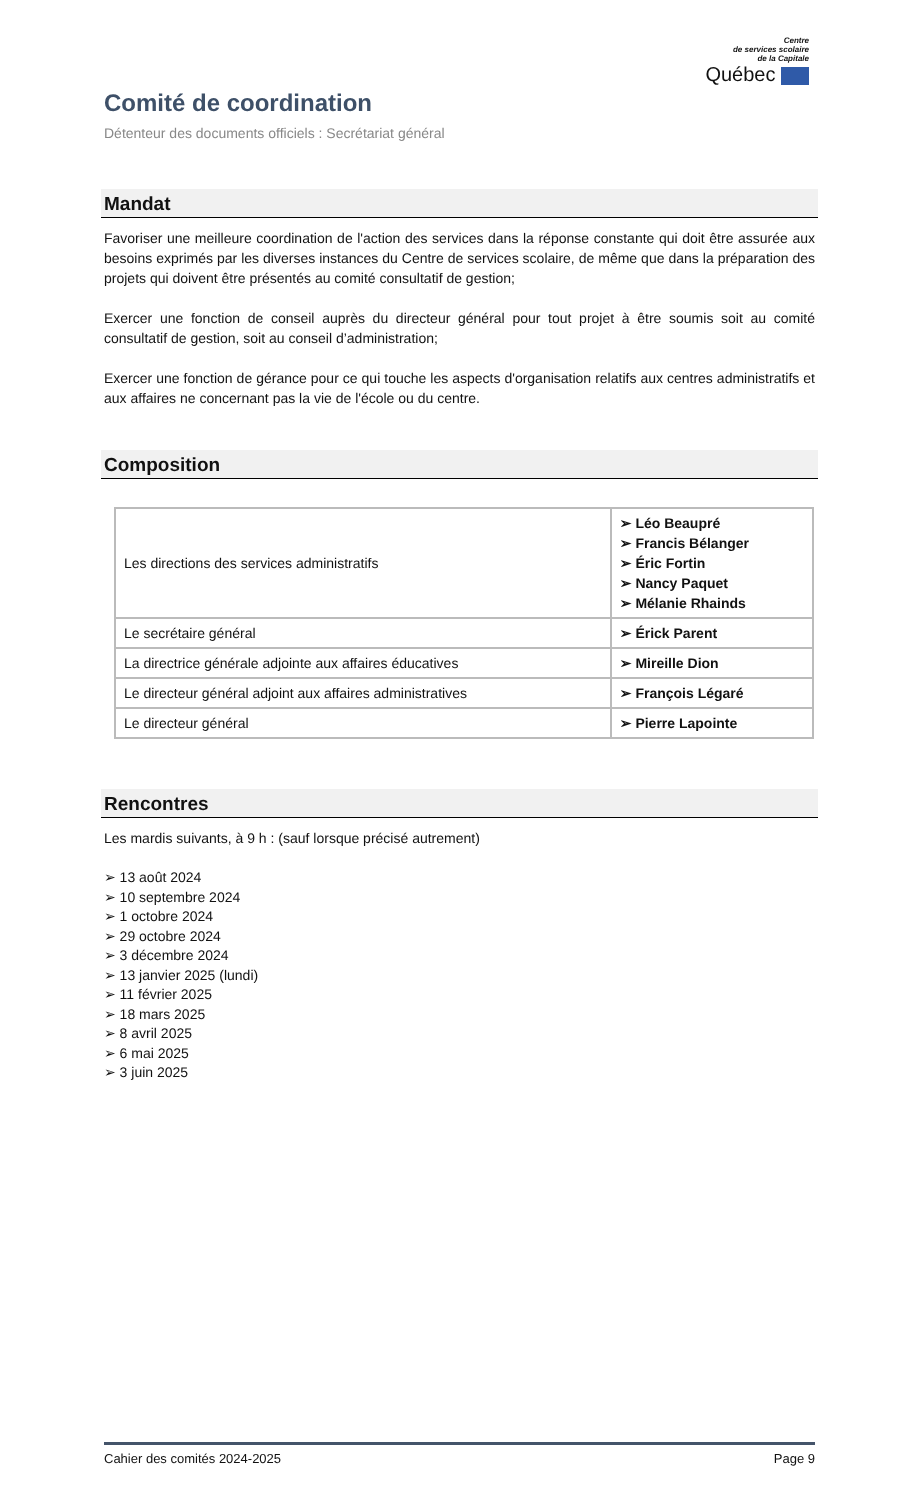Centre
de services scolaire
de la Capitale
Québec
Comité de coordination
Détenteur des documents officiels : Secrétariat général
Mandat
Favoriser une meilleure coordination de l'action des services dans la réponse constante qui doit être assurée aux besoins exprimés par les diverses instances du Centre de services scolaire, de même que dans la préparation des projets qui doivent être présentés au comité consultatif de gestion;
Exercer une fonction de conseil auprès du directeur général pour tout projet à être soumis soit au comité consultatif de gestion, soit au conseil d’administration;
Exercer une fonction de gérance pour ce qui touche les aspects d'organisation relatifs aux centres administratifs et aux affaires ne concernant pas la vie de l'école ou du centre.
Composition
| Les directions des services administratifs | ➢ Léo Beaupré ➢ Francis Bélanger ➢ Éric Fortin ➢ Nancy Paquet ➢ Mélanie Rhainds |
| Le secrétaire général | ➢ Érick Parent |
| La directrice générale adjointe aux affaires éducatives | ➢ Mireille Dion |
| Le directeur général adjoint aux affaires administratives | ➢ François Légaré |
| Le directeur général | ➢ Pierre Lapointe |
Rencontres
Les mardis suivants, à 9 h : (sauf lorsque précisé autrement)
➢ 13 août 2024
➢ 10 septembre 2024
➢ 1 octobre 2024
➢ 29 octobre 2024
➢ 3 décembre 2024
➢ 13 janvier 2025 (lundi)
➢ 11 février 2025
➢ 18 mars 2025
➢ 8 avril 2025
➢ 6 mai 2025
➢ 3 juin 2025
Cahier des comités 2024-2025 Page 9